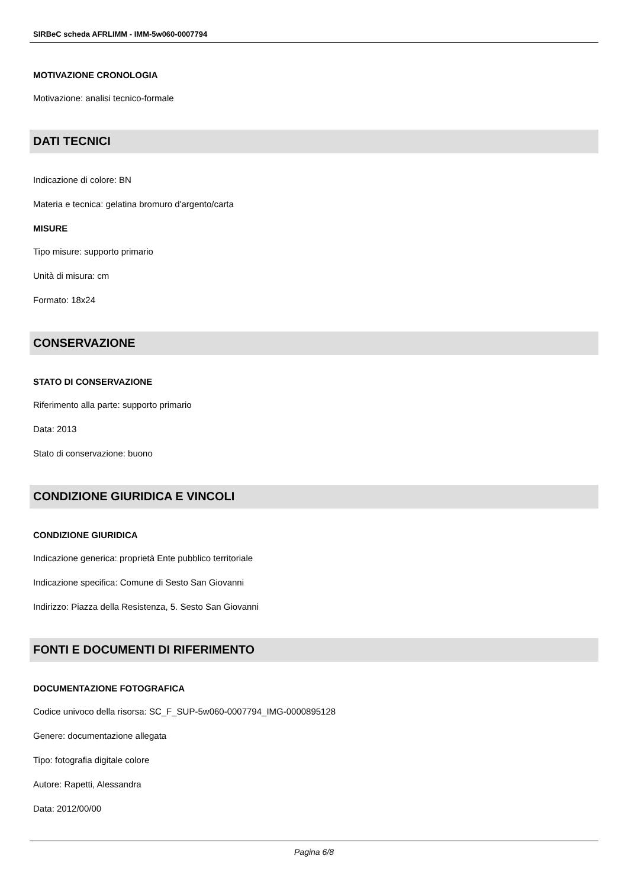SIRBeC scheda AFRLIMM - IMM-5w060-0007794
MOTIVAZIONE CRONOLOGIA
Motivazione: analisi tecnico-formale
DATI TECNICI
Indicazione di colore: BN
Materia e tecnica: gelatina bromuro d'argento/carta
MISURE
Tipo misure: supporto primario
Unità di misura: cm
Formato: 18x24
CONSERVAZIONE
STATO DI CONSERVAZIONE
Riferimento alla parte: supporto primario
Data: 2013
Stato di conservazione: buono
CONDIZIONE GIURIDICA E VINCOLI
CONDIZIONE GIURIDICA
Indicazione generica: proprietà Ente pubblico territoriale
Indicazione specifica: Comune di Sesto San Giovanni
Indirizzo: Piazza della Resistenza, 5. Sesto San Giovanni
FONTI E DOCUMENTI DI RIFERIMENTO
DOCUMENTAZIONE FOTOGRAFICA
Codice univoco della risorsa: SC_F_SUP-5w060-0007794_IMG-0000895128
Genere: documentazione allegata
Tipo: fotografia digitale colore
Autore: Rapetti, Alessandra
Data: 2012/00/00
Pagina 6/8